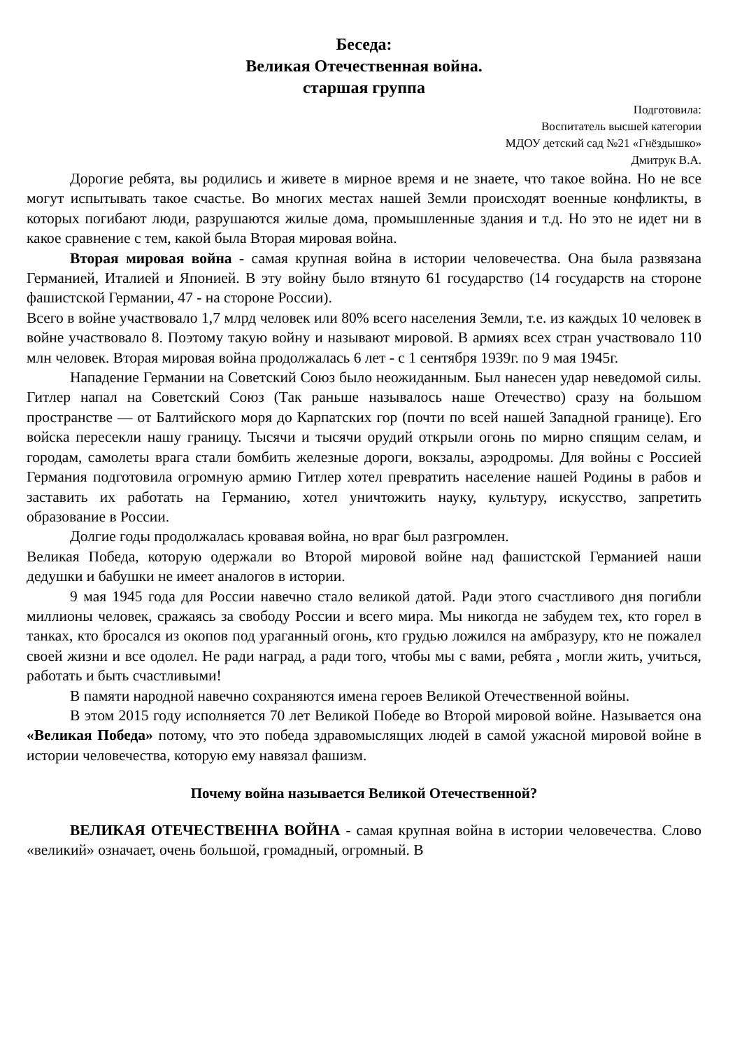Беседа:
Великая Отечественная война.
старшая группа
Подготовила:
Воспитатель высшей категории
МДОУ детский сад №21 «Гнёздышко»
Дмитрук В.А.
Дорогие ребята, вы родились и живете в мирное время и не знаете, что такое война. Но не все могут испытывать такое счастье. Во многих местах нашей Земли происходят военные конфликты, в которых погибают люди, разрушаются жилые дома, промышленные здания и т.д. Но это не идет ни в какое сравнение с тем, какой была Вторая мировая война.
Вторая мировая война - самая крупная война в истории человечества. Она была развязана Германией, Италией и Японией. В эту войну было втянуто 61 государство (14 государств на стороне фашистской Германии, 47 - на стороне России).
Всего в войне участвовало 1,7 млрд человек или 80% всего населения Земли, т.е. из каждых 10 человек в войне участвовало 8. Поэтому такую войну и называют мировой. В армиях всех стран участвовало 110 млн человек. Вторая мировая война продолжалась 6 лет - с 1 сентября 1939г. по 9 мая 1945г.
Нападение Германии на Советский Союз было неожиданным. Был нанесен удар неведомой силы. Гитлер напал на Советский Союз (Так раньше называлось наше Отечество) сразу на большом пространстве — от Балтийского моря до Карпатских гор (почти по всей нашей Западной границе). Его войска пересекли нашу границу. Тысячи и тысячи орудий открыли огонь по мирно спящим селам, и городам, самолеты врага стали бомбить железные дороги, вокзалы, аэродромы. Для войны с Россией Германия подготовила огромную армию Гитлер хотел превратить население нашей Родины в рабов и заставить их работать на Германию, хотел уничтожить науку, культуру, искусство, запретить образование в России.
Долгие годы продолжалась кровавая война, но враг был разгромлен.
Великая Победа, которую одержали во Второй мировой войне над фашистской Германией наши дедушки и бабушки не имеет аналогов в истории.
9 мая 1945 года для России навечно стало великой датой. Ради этого счастливого дня погибли миллионы человек, сражаясь за свободу России и всего мира. Мы никогда не забудем тех, кто горел в танках, кто бросался из окопов под ураганный огонь, кто грудью ложился на амбразуру, кто не пожалел своей жизни и все одолел. Не ради наград, а ради того, чтобы мы с вами, ребята , могли жить, учиться, работать и быть счастливыми!
В памяти народной навечно сохраняются имена героев Великой Отечественной войны.
В этом 2015 году исполняется 70 лет Великой Победе во Второй мировой войне. Называется она «Великая Победа» потому, что это победа здравомыслящих людей в самой ужасной мировой войне в истории человечества, которую ему навязал фашизм.
Почему война называется Великой Отечественной?
ВЕЛИКАЯ ОТЕЧЕСТВЕННА ВОЙНА - самая крупная война в истории человечества. Слово «великий» означает, очень большой, громадный, огромный. В